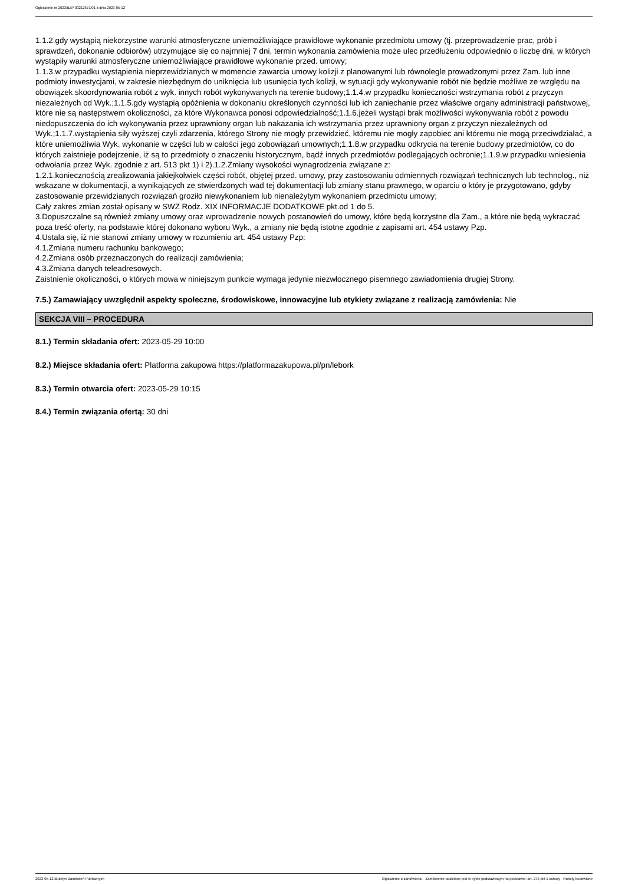Ogłoszenie nr 2023/BZP 00212671/01 z dnia 2023-05-12
1.1.2.gdy wystąpią niekorzystne warunki atmosferyczne uniemożliwiające prawidłowe wykonanie przedmiotu umowy (tj. przeprowadzenie prac, prób i sprawdzeń, dokonanie odbiorów) utrzymujące się co najmniej 7 dni, termin wykonania zamówienia może ulec przedłużeniu odpowiednio o liczbę dni, w których wystąpiły warunki atmosferyczne uniemożliwiające prawidłowe wykonanie przed. umowy;
1.1.3.w przypadku wystąpienia nieprzewidzianych w momencie zawarcia umowy kolizji z planowanymi lub równolegle prowadzonymi przez Zam. lub inne podmioty inwestycjami, w zakresie niezbędnym do uniknięcia lub usunięcia tych kolizji, w sytuacji gdy wykonywanie robót nie będzie możliwe ze względu na obowiązek skoordynowania robót z wyk. innych robót wykonywanych na terenie budowy;1.1.4.w przypadku konieczności wstrzymania robót z przyczyn niezależnych od Wyk.;1.1.5.gdy wystąpią opóźnienia w dokonaniu określonych czynności lub ich zaniechanie przez właściwe organy administracji państwowej, które nie są następstwem okoliczności, za które Wykonawca ponosi odpowiedzialność;1.1.6.jeżeli wystąpi brak możliwości wykonywania robót z powodu niedopuszczenia do ich wykonywania przez uprawniony organ lub nakazania ich wstrzymania przez uprawniony organ z przyczyn niezależnych od Wyk.;1.1.7.wystąpienia siły wyższej czyli zdarzenia, którego Strony nie mogły przewidzieć, któremu nie mogły zapobiec ani któremu nie mogą przeciwdziałać, a które uniemożliwia Wyk. wykonanie w części lub w całości jego zobowiązań umownych;1.1.8.w przypadku odkrycia na terenie budowy przedmiotów, co do których zaistnieje podejrzenie, iż są to przedmioty o znaczeniu historycznym, bądź innych przedmiotów podlegających ochronie;1.1.9.w przypadku wniesienia odwołania przez Wyk. zgodnie z art. 513 pkt 1) i 2).1.2.Zmiany wysokości wynagrodzenia związane z:
1.2.1.koniecznością zrealizowania jakiejkolwiek części robót, objętej przed. umowy, przy zastosowaniu odmiennych rozwiązań technicznych lub technolog., niż wskazane w dokumentacji, a wynikających ze stwierdzonych wad tej dokumentacji lub zmiany stanu prawnego, w oparciu o który je przygotowano, gdyby zastosowanie przewidzianych rozwiązań groziło niewykonaniem lub nienależytym wykonaniem przedmiotu umowy;
Cały zakres zmian został opisany w SWZ Rodz. XIX INFORMACJE DODATKOWE pkt.od 1 do 5.
3.Dopuszczalne są również zmiany umowy oraz wprowadzenie nowych postanowień do umowy, które będą korzystne dla Zam., a które nie będą wykraczać poza treść oferty, na podstawie której dokonano wyboru Wyk., a zmiany nie będą istotne zgodnie z zapisami art. 454 ustawy Pzp.
4.Ustala się, iż nie stanowi zmiany umowy w rozumieniu art. 454 ustawy Pzp:
4.1.Zmiana numeru rachunku bankowego;
4.2.Zmiana osób przeznaczonych do realizacji zamówienia;
4.3.Zmiana danych teleadresowych.
Zaistnienie okoliczności, o których mowa w niniejszym punkcie wymaga jedynie niezwłocznego pisemnego zawiadomienia drugiej Strony.
7.5.) Zamawiający uwzględnił aspekty społeczne, środowiskowe, innowacyjne lub etykiety związane z realizacją zamówienia: Nie
SEKCJA VIII – PROCEDURA
8.1.) Termin składania ofert: 2023-05-29 10:00
8.2.) Miejsce składania ofert: Platforma zakupowa https://platformazakupowa.pl/pn/lebork
8.3.) Termin otwarcia ofert: 2023-05-29 10:15
8.4.) Termin związania ofertą: 30 dni
2023-05-12 Biuletyn Zamówień Publicznych Ogłoszenie o zamówieniu - Zamówienie udzielane jest w trybie podstawowym na podstawie: art. 275 pkt 1 ustawy - Roboty budowlane